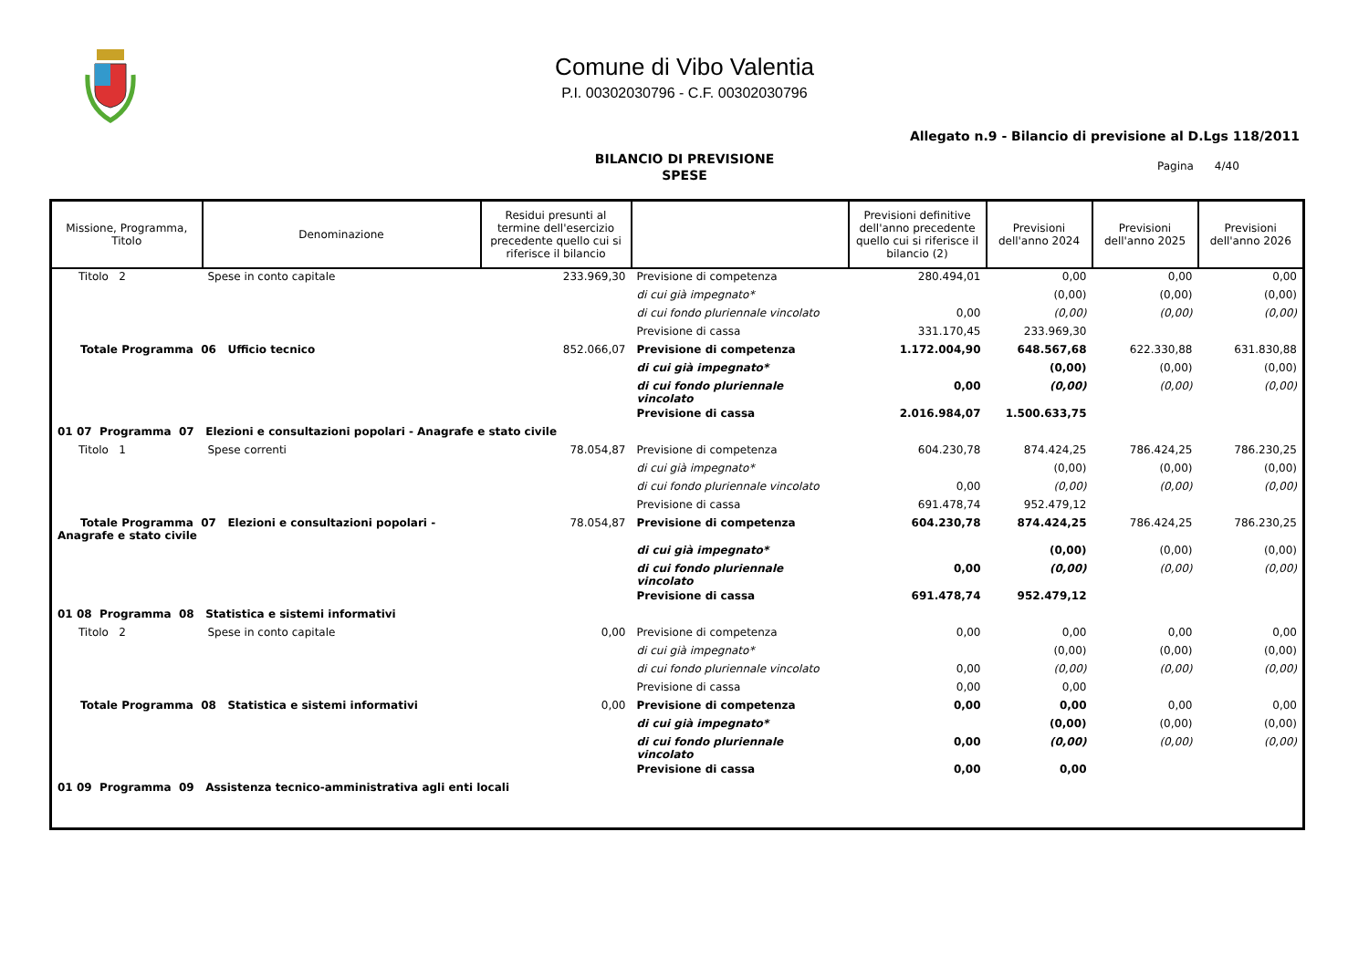Comune di Vibo Valentia
P.I. 00302030796 - C.F. 00302030796
Allegato n.9 - Bilancio di previsione al D.Lgs 118/2011
BILANCIO DI PREVISIONE
SPESE
Pagina 4/40
| Missione, Programma, Titolo | Denominazione | Residui presunti al termine dell'esercizio precedente quello cui si riferisce il bilancio | | Previsioni definitive dell'anno precedente quello cui si riferisce il bilancio (2) | Previsioni dell'anno 2024 | Previsioni dell'anno 2025 | Previsioni dell'anno 2026 |
| --- | --- | --- | --- | --- | --- | --- | --- |
| Titolo 2 | Spese in conto capitale | 233.969,30 | Previsione di competenza | 280.494,01 | 0,00 | 0,00 | 0,00 |
| | | | di cui già impegnato* | | (0,00) | (0,00) | (0,00) |
| | | | di cui fondo pluriennale vincolato | 0,00 | (0,00) | (0,00) | (0,00) |
| | | | Previsione di cassa | 331.170,45 | 233.969,30 | | |
| Totale Programma 06 Ufficio tecnico | | 852.066,07 | Previsione di competenza | 1.172.004,90 | 648.567,68 | 622.330,88 | 631.830,88 |
| | | | di cui già impegnato* | | (0,00) | (0,00) | (0,00) |
| | | | di cui fondo pluriennale vincolato | 0,00 | (0,00) | (0,00) | (0,00) |
| | | | Previsione di cassa | 2.016.984,07 | 1.500.633,75 | | |
| 01 07 Programma 07 Elezioni e consultazioni popolari - Anagrafe e stato civile | | | | | | | |
| Titolo 1 | Spese correnti | 78.054,87 | Previsione di competenza | 604.230,78 | 874.424,25 | 786.424,25 | 786.230,25 |
| | | | di cui già impegnato* | | (0,00) | (0,00) | (0,00) |
| | | | di cui fondo pluriennale vincolato | 0,00 | (0,00) | (0,00) | (0,00) |
| | | | Previsione di cassa | 691.478,74 | 952.479,12 | | |
| Totale Programma 07 Elezioni e consultazioni popolari - Anagrafe e stato civile | | 78.054,87 | Previsione di competenza | 604.230,78 | 874.424,25 | 786.424,25 | 786.230,25 |
| | | | di cui già impegnato* | | (0,00) | (0,00) | (0,00) |
| | | | di cui fondo pluriennale vincolato | 0,00 | (0,00) | (0,00) | (0,00) |
| | | | Previsione di cassa | 691.478,74 | 952.479,12 | | |
| 01 08 Programma 08 Statistica e sistemi informativi | | | | | | | |
| Titolo 2 | Spese in conto capitale | 0,00 | Previsione di competenza | 0,00 | 0,00 | 0,00 | 0,00 |
| | | | di cui già impegnato* | | (0,00) | (0,00) | (0,00) |
| | | | di cui fondo pluriennale vincolato | 0,00 | (0,00) | (0,00) | (0,00) |
| | | | Previsione di cassa | 0,00 | 0,00 | | |
| Totale Programma 08 Statistica e sistemi informativi | | 0,00 | Previsione di competenza | 0,00 | 0,00 | 0,00 | 0,00 |
| | | | di cui già impegnato* | | (0,00) | (0,00) | (0,00) |
| | | | di cui fondo pluriennale vincolato | 0,00 | (0,00) | (0,00) | (0,00) |
| | | | Previsione di cassa | 0,00 | 0,00 | | |
| 01 09 Programma 09 Assistenza tecnico-amministrativa agli enti locali | | | | | | | |